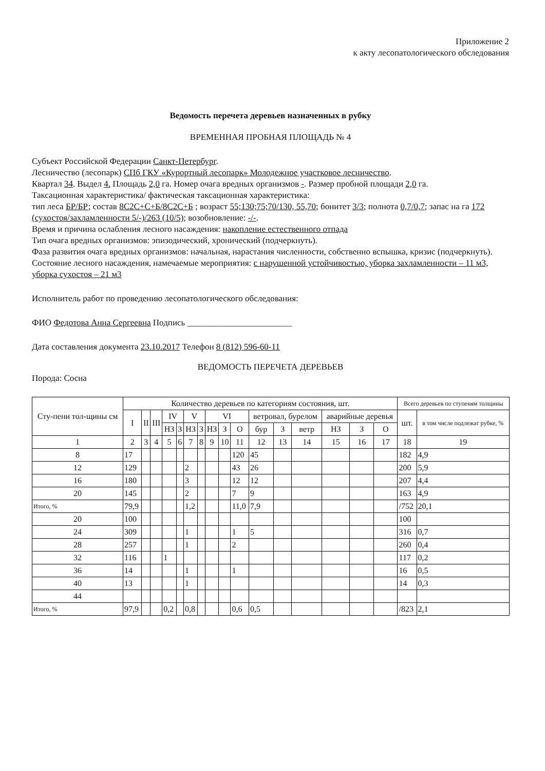Приложение 2
к акту лесопатологического обследования
Ведомость перечета деревьев назначенных в рубку
ВРЕМЕННАЯ ПРОБНАЯ ПЛОЩАДЬ № 4
Субъект Российской Федерации Санкт-Петербург.
Лесничество (лесопарк) СПб ГКУ «Курортный лесопарк» Молодежное участковое лесничество.
Квартал 34. Выдел 4. Площадь 2,0 га. Номер очага вредных организмов -. Размер пробной площади 2,0 га.
Таксационная характеристика/ фактическая таксационная характеристика:
тип леса БР/БР; состав 8С2С+С+Б/8С2С+Б ; возраст 55;130;75;70/130, 55,70; бонитет 3/3; полнота 0,7/0,7; запас на га 172 (сухостоя/захламленности 5/-)/263 (10/5); возобновление: -/-.
Время и причина ослабления лесного насаждения: накопление естественного отпада
Тип очага вредных организмов: эпизодический, хронический (подчеркнуть).
Фаза развития очага вредных организмов: начальная, нарастания численности, собственно вспышка, кризис (подчеркнуть).
Состояние лесного насаждения, намечаемые мероприятия: с нарушенной устойчивостью, уборка захламленности – 11 м3, уборка сухостоя – 21 м3
Исполнитель работ по проведению лесопатологического обследования:
ФИО Федотова Анна Сергеевна Подпись ________________________
Дата составления документа 23.10.2017 Телефон 8 (812) 596-60-11
ВЕДОМОСТЬ ПЕРЕЧЕТА ДЕРЕВЬЕВ
Порода: Сосна
| Сту-пени тол-щины см | Количество деревьев по категориям состояния, шт. | | | | | | | | | | | | | | | | Всего деревьев по ступеням толщины | |
| --- | --- | --- | --- | --- | --- | --- | --- | --- | --- | --- | --- | --- | --- | --- | --- | --- | --- | --- |
| | I | II | III | IV | | V | | VI | | | ветровал, бурелом | | | аварийные деревья | | | шт. | в том числе подлежат рубке, % |
| | | | | НЗ | З | НЗ | З | НЗ | З | О | бур | З | ветр | НЗ | З | О | | |
| 1 | 2 | 3 | 4 | 5 | 6 | 7 | 8 | 9 | 10 | 11 | 12 | 13 | 14 | 15 | 16 | 17 | 18 | 19 |
| 8 | 17 | | | | | | | | | 120 | 45 | | | | | | 182 | 4,9 |
| 12 | 129 | | | | | 2 | | | | 43 | 26 | | | | | | 200 | 5,9 |
| 16 | 180 | | | | | 3 | | | | 12 | 12 | | | | | | 207 | 4,4 |
| 20 | 145 | | | | | 2 | | | | 7 | 9 | | | | | | 163 | 4,9 |
| Итого, % | 79,9 | | | | | 1,2 | | | | 11,0 | 7,9 | | | | | | /752 | 20,1 |
| 20 | 100 | | | | | | | | | | | | | | | | 100 | |
| 24 | 309 | | | | | 1 | | | | 1 | 5 | | | | | | 316 | 0,7 |
| 28 | 257 | | | | | 1 | | | | 2 | | | | | | | 260 | 0,4 |
| 32 | 116 | | | 1 | | | | | | | | | | | | | 117 | 0,2 |
| 36 | 14 | | | | | 1 | | | | 1 | | | | | | | 16 | 0,5 |
| 40 | 13 | | | | | 1 | | | | | | | | | | | 14 | 0,3 |
| 44 | | | | | | | | | | | | | | | | | | |
| Итого, % | 97,9 | | | 0,2 | | 0,8 | | | | 0,6 | 0,5 | | | | | | /823 | 2,1 |